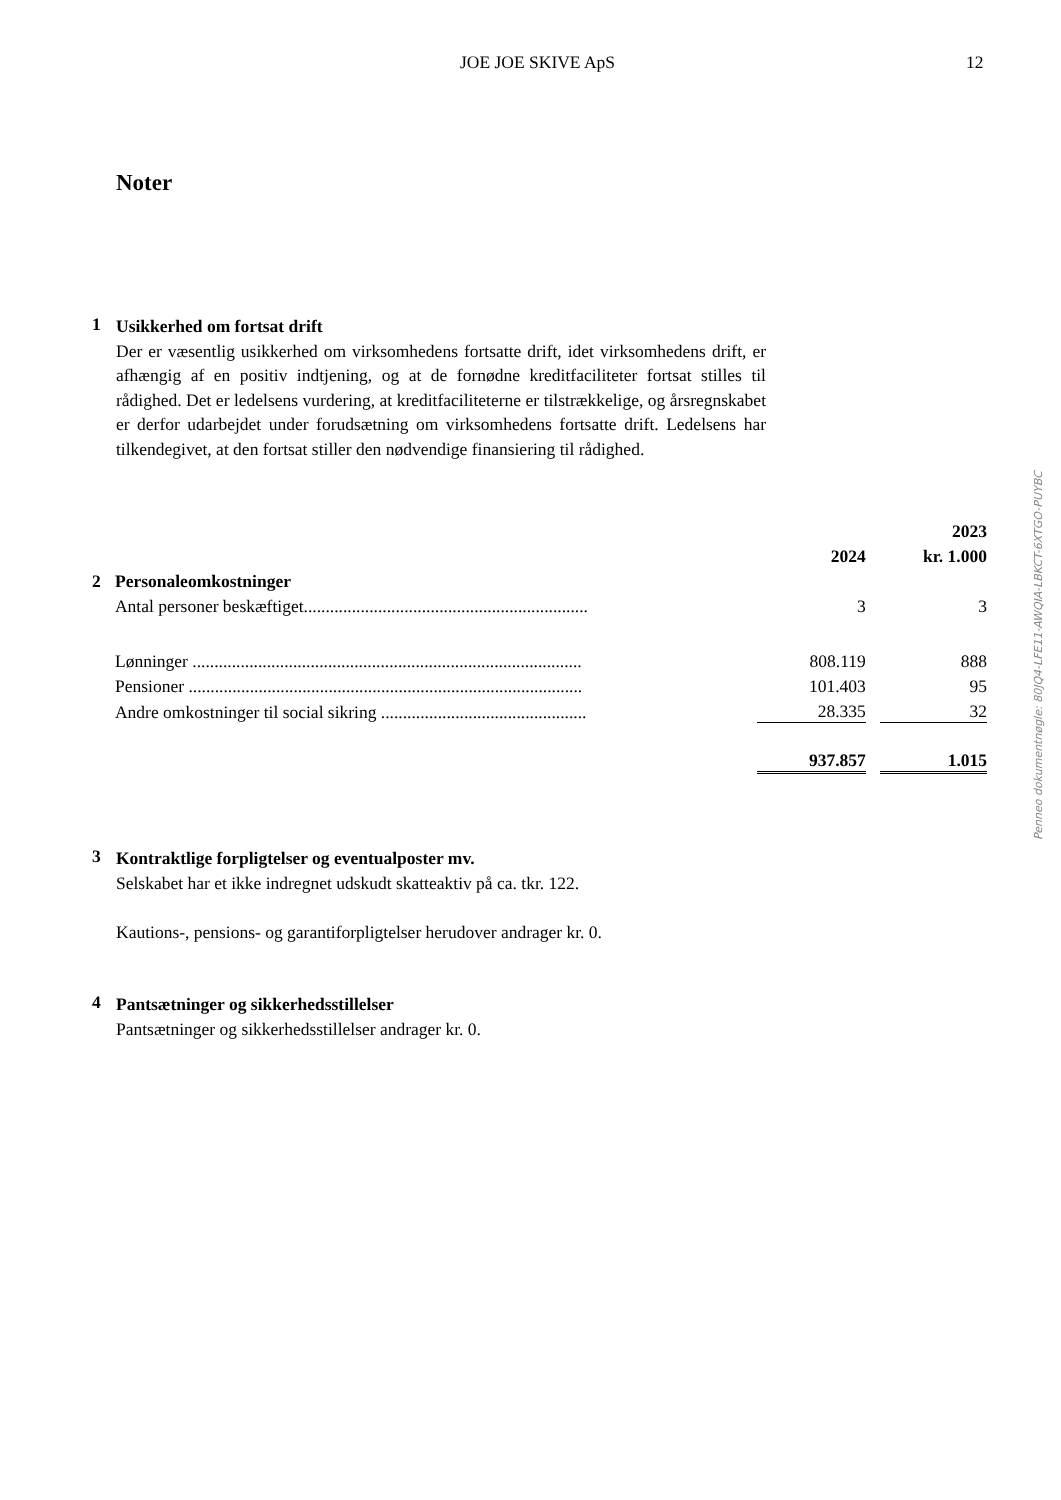JOE JOE SKIVE ApS 12
Noter
1
Usikkerhed om fortsat drift
Der er væsentlig usikkerhed om virksomhedens fortsatte drift, idet virksomhedens drift, er afhængig af en positiv indtjening, og at de fornødne kreditfaciliteter fortsat stilles til rådighed. Det er ledelsens vurdering, at kreditfaciliteterne er tilstrækkelige, og årsregnskabet er derfor udarbejdet under forudsætning om virksomhedens fortsatte drift. Ledelsens har tilkendegivet, at den fortsat stiller den nødvendige finansiering til rådighed.
| | | | | 2023 |
| | | 2024 | | kr. 1.000 |
| 2 | Personaleomkostninger | | | |
| | Antal personer beskæftiget................................................................. | 3 | | 3 |
| | Lønninger ......................................................................................... | 808.119 | | 888 |
| | Pensioner .......................................................................................... | 101.403 | | 95 |
| | Andre omkostninger til social sikring ............................................... | 28.335 | | 32 |
| | | 937.857 | | 1.015 |
3
Kontraktlige forpligtelser og eventualposter mv.
Selskabet har et ikke indregnet udskudt skatteaktiv på ca. tkr. 122.
Kautions-, pensions- og garantiforpligtelser herudover andrager kr. 0.
4
Pantsætninger og sikkerhedsstillelser
Pantsætninger og sikkerhedsstillelser andrager kr. 0.
Penneo dokumentnøgle: 80JQ4-LFE11-AWQIA-LBKCT-6XTGO-PUYBC